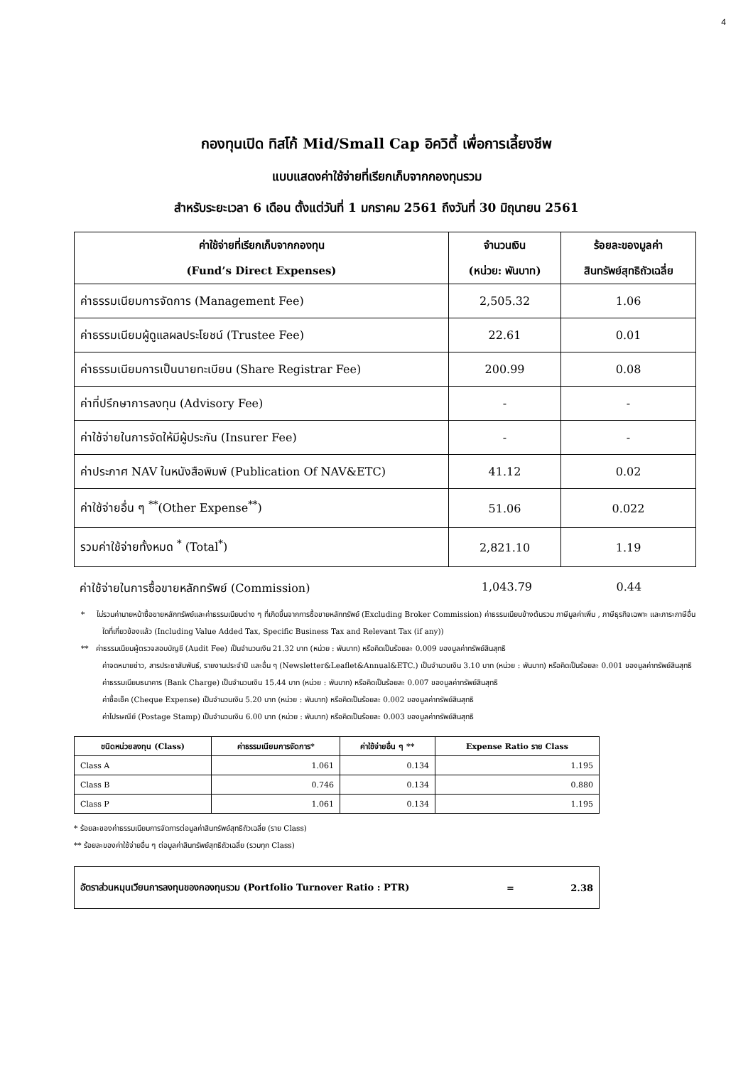4
กองทุนเปิด ทิสโก้ Mid/Small Cap อิควิตี้ เพื่อการเลี้ยงชีพ
แบบแสดงค่าใช้จ่ายที่เรียกเก็บจากกองทุนรวม
สำหรับระยะเวลา 6 เดือน ตั้งแต่วันที่ 1 มกราคม 2561 ถึงวันที่ 30 มิถุนายน 2561
| ค่าใช้จ่ายที่เรียกเก็บจากกองทุน (Fund’s Direct Expenses) | จำนวนเงิน (หน่วย: พันบาท) | ร้อยละของมูลค่า สินทรัพย์สุทธิถัวเฉลี่ย |
| --- | --- | --- |
| ค่าธรรมเนียมการจัดการ (Management Fee) | 2,505.32 | 1.06 |
| ค่าธรรมเนียมผู้ดูแลผลประโยชน์ (Trustee Fee) | 22.61 | 0.01 |
| ค่าธรรมเนียมการเป็นนายทะเบียน (Share Registrar Fee) | 200.99 | 0.08 |
| ค่าที่ปรึกษาการลงทุน (Advisory Fee) | - | - |
| ค่าใช้จ่ายในการจัดให้มีผู้ประกัน (Insurer Fee) | - | - |
| ค่าประกาศ NAV ในหนังสือพิมพ์ (Publication Of NAV&ETC) | 41.12 | 0.02 |
| ค่าใช้จ่ายอื่น ๆ <sup>**</sup>(Other Expense<sup>**</sup>) | 51.06 | 0.022 |
| รวมค่าใช้จ่ายทั้งหมด <sup>*</sup> (Total<sup>*</sup>) | 2,821.10 | 1.19 |
ค่าใช้จ่ายในการซื้อขายหลักทรัพย์ (Commission) 1,043.79 0.44
* ไม่รวมค่านายหน้าซื้อขายหลักทรัพย์และค่าธรรมเนียมต่าง ๆ ที่เกิดขึ้นจากการซื้อขายหลักทรัพย์ (Excluding Broker Commission) ค่าธรรมเนียมข้างต้นรวม ภาษีมูลค่าเพิ่ม , ภาษีธุรกิจเฉพาะ และภาระภาษีอื่นใดที่เกี่ยวข้องแล้ว (Including Value Added Tax, Specific Business Tax and Relevant Tax (if any))
** ค่าธรรมเนียมผู้ตรวจสอบบัญชี (Audit Fee) เป็นจำนวนเงิน 21.32 บาท (หน่วย : พันบาท) หรือคิดเป็นร้อยละ 0.009 ของมูลค่าทรัพย์สินสุทธิ
ค่าจดหมายข่าว, สารประชาสัมพันธ์, รายงานประจำปี และอื่น ๆ (Newsletter&Leaflet&Annual&ETC.) เป็นจำนวนเงิน 3.10 บาท (หน่วย : พันบาท) หรือคิดเป็นร้อยละ 0.001 ของมูลค่าทรัพย์สินสุทธิ
ค่าธรรมเนียมธนาคาร (Bank Charge) เป็นจำนวนเงิน 15.44 บาท (หน่วย : พันบาท) หรือคิดเป็นร้อยละ 0.007 ของมูลค่าทรัพย์สินสุทธิ
ค่าซื้อเช็ค (Cheque Expense) เป็นจำนวนเงิน 5.20 บาท (หน่วย : พันบาท) หรือคิดเป็นร้อยละ 0.002 ของมูลค่าทรัพย์สินสุทธิ
ค่าไปรษณีย์ (Postage Stamp) เป็นจำนวนเงิน 6.00 บาท (หน่วย : พันบาท) หรือคิดเป็นร้อยละ 0.003 ของมูลค่าทรัพย์สินสุทธิ
| ชนิดหน่วยลงทุน (Class) | ค่าธรรมเนียมการจัดการ* | ค่าใช้จ่ายอื่น ๆ ** | Expense Ratio ราย Class |
| --- | --- | --- | --- |
| Class A | 1.061 | 0.134 | 1.195 |
| Class B | 0.746 | 0.134 | 0.880 |
| Class P | 1.061 | 0.134 | 1.195 |
* ร้อยละของค่าธรรมเนียมการจัดการต่อมูลค่าสินทรัพย์สุทธิถัวเฉลี่ย (ราย Class)
** ร้อยละของค่าใช้จ่ายอื่น ๆ ต่อมูลค่าสินทรัพย์สุทธิถัวเฉลี่ย (รวมทุก Class)
อัตราส่วนหมุนเวียนการลงทุนของกองทุนรวม (Portfolio Turnover Ratio : PTR) = 2.38